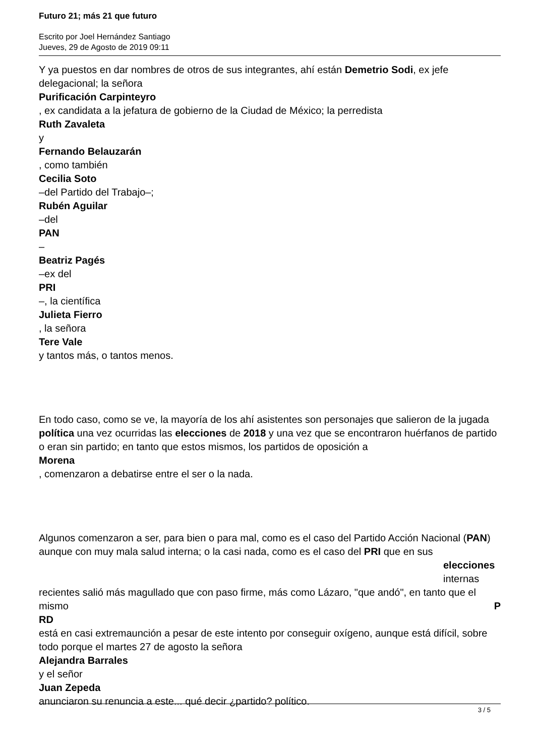Futuro 21; más 21 que futuro
Escrito por Joel Hernández Santiago
Jueves, 29 de Agosto de 2019 09:11
Y ya puestos en dar nombres de otros de sus integrantes, ahí están Demetrio Sodi, ex jefe delegacional; la señora
Purificación Carpinteyro
, ex candidata a la jefatura de gobierno de la Ciudad de México; la perredista
Ruth Zavaleta
y
Fernando Belauzarán
, como también
Cecilia Soto
–del Partido del Trabajo–;
Rubén Aguilar
–del
PAN
–
Beatriz Pagés
–ex del
PRI
–, la científica
Julieta Fierro
, la señora
Tere Vale
y tantos más, o tantos menos.
En todo caso, como se ve, la mayoría de los ahí asistentes son personajes que salieron de la jugada política una vez ocurridas las elecciones de 2018 y una vez que se encontraron huérfanos de partido o eran sin partido; en tanto que estos mismos, los partidos de oposición a
Morena
, comenzaron a debatirse entre el ser o la nada.
Algunos comenzaron a ser, para bien o para mal, como es el caso del Partido Acción Nacional (PAN) aunque con muy mala salud interna; o la casi nada, como es el caso del PRI que en sus
elecciones
internas
recientes salió más magullado que con paso firme, más como Lázaro, "que andó", en tanto que el mismo P
RD
está en casi extremaunción a pesar de este intento por conseguir oxígeno, aunque está difícil, sobre todo porque el martes 27 de agosto la señora
Alejandra Barrales
y el señor
Juan Zepeda
anunciaron su renuncia a este... qué decir ¿partido? político.
3 / 5